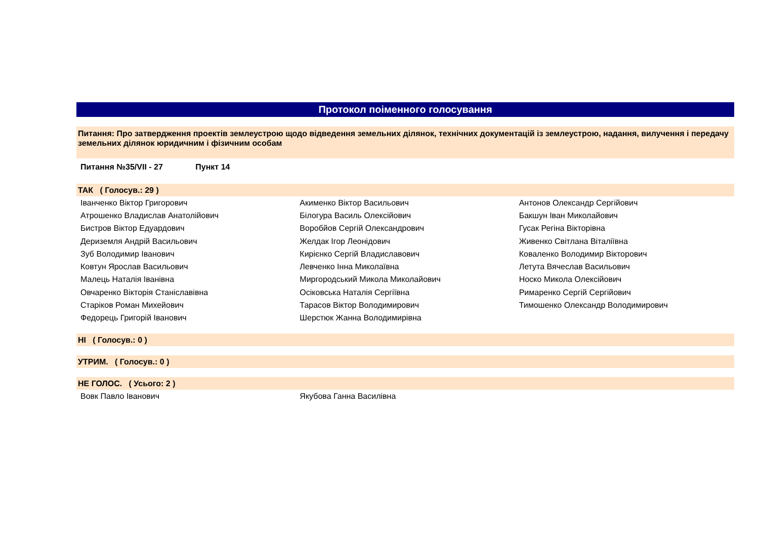Протокол поіменного голосування
Питання: Про затвердження проектів землеустрою щодо відведення земельних ділянок, технічних документацій із землеустрою, надання, вилучення і передачу земельних ділянок юридичним і фізичним особам
Питання №35/VII - 27 Пункт 14
ТАК ( Голосув.: 29 )
| Іванченко Віктор Григорович | Акименко Віктор Васильович | Антонов Олександр Сергійович |
| Атрошенко Владислав Анатолійович | Білогура Василь Олексійович | Бакшун Іван Миколайович |
| Бистров Віктор Едуардович | Воробйов Сергій Олександрович | Гусак Регіна Вікторівна |
| Дериземля Андрій Васильович | Желдак Ігор Леонідович | Живенко Світлана Віталіївна |
| Зуб Володимир Іванович | Кирієнко Сергій Владиславович | Коваленко Володимир Вікторович |
| Ковтун Ярослав Васильович | Левченко Інна Миколаївна | Летута Вячеслав Васильович |
| Малець Наталія Іванівна | Миргородський Микола Миколайович | Носко Микола Олексійович |
| Овчаренко Вікторія Станіславівна | Осіковська Наталія Сергіївна | Римаренко Сергій Сергійович |
| Старіков Роман Михейович | Тарасов Віктор Володимирович | Тимошенко Олександр Володимирович |
| Федорець Григорій Іванович | Шерстюк Жанна Володимирівна | |
НІ ( Голосув.: 0 )
УТРИМ. ( Голосув.: 0 )
НЕ ГОЛОС. ( Усього: 2 )
| Вовк Павло Іванович | Якубова Ганна Василівна | |